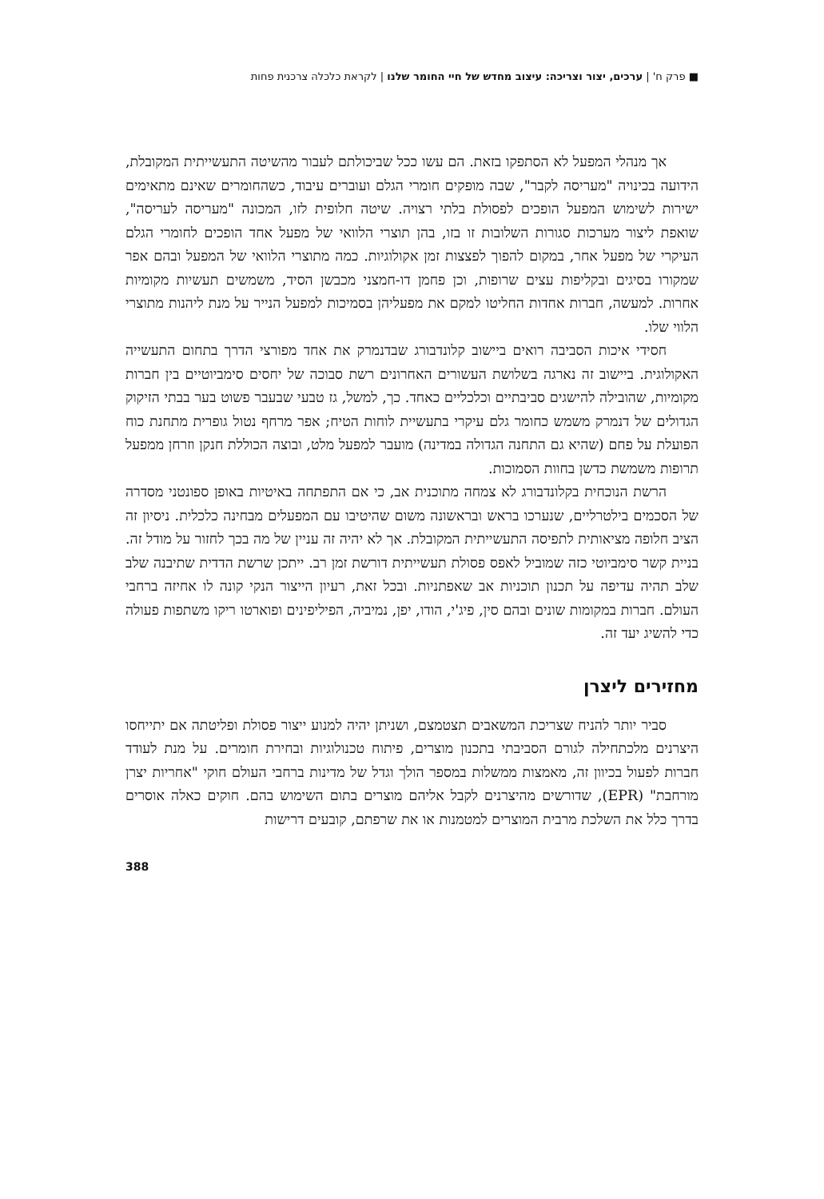■ פרק ח' | ערכים, יצור וצריכה: עיצוב מחדש של חיי החומר שלנו | לקראת כלכלה צרכנית פחות
אך מנהלי המפעל לא הסתפקו בזאת. הם עשו ככל שביכולתם לעבור מהשיטה התעשייתית המקובלת, הידועה בכינויה "מעריסה לקבר", שבה מופקים חומרי הגלם ועוברים עיבוד, כשהחומרים שאינם מתאימים ישירות לשימוש המפעל הופכים לפסולת בלתי רצויה. שיטה חלופית לזו, המכונה "מעריסה לעריסה", שואפת ליצור מערכות סגורות השלובות זו בזו, בהן תוצרי הלוואי של מפעל אחד הופכים לחומרי הגלם העיקרי של מפעל אחר, במקום להפוך לפצצות זמן אקולוגיות. כמה מתוצרי הלוואי של המפעל ובהם אפר שמקורו בסיגים ובקליפות עצים שרופות, וכן פחמן דו-חמצני מכבשן הסיד, משמשים תעשיות מקומיות אחרות. למעשה, חברות אחדות החליטו למקם את מפעליהן בסמיכות למפעל הנייר על מנת ליהנות מתוצרי הלווי שלו.
חסידי איכות הסביבה רואים ביישוב קלונדבורג שבדנמרק את אחד מפורצי הדרך בתחום התעשייה האקולוגית. ביישוב זה נארגה בשלושת העשורים האחרונים רשת סבוכה של יחסים סימביוטיים בין חברות מקומיות, שהובילה להישגים סביבתיים וכלכליים כאחד. כך, למשל, גז טבעי שבעבר פשוט בער בבתי הזיקוק הגדולים של דנמרק משמש כחומר גלם עיקרי בתעשיית לוחות הטיח; אפר מרחף נטול גופרית מתחנת כוח הפועלת על פחם (שהיא גם התחנה הגדולה במדינה) מועבר למפעל מלט, ובוצה הכוללת חנקן וזרחן ממפעל תרופות משמשת כדשן בחוות הסמוכות.
הרשת הנוכחית בקלונדבורג לא צמחה מתוכנית אב, כי אם התפתחה באיטיות באופן ספונטני מסדרה של הסכמים בילטרליים, שנערכו בראש ובראשונה משום שהיטיבו עם המפעלים מבחינה כלכלית. ניסיון זה הציב חלופה מציאותית לתפיסה התעשייתית המקובלת. אך לא יהיה זה עניין של מה בכך לחזור על מודל זה. בניית קשר סימביוטי כזה שמוביל לאפס פסולת תעשייתית דורשת זמן רב. ייתכן שרשת הדדית שתיבנה שלב שלב תהיה עדיפה על תכנון תוכניות אב שאפתניות. ובכל זאת, רעיון הייצור הנקי קונה לו אחיזה ברחבי העולם. חברות במקומות שונים ובהם סין, פיג'י, הודו, יפן, נמיביה, הפיליפינים ופוארטו ריקו משתפות פעולה כדי להשיג יעד זה.
מחזירים ליצרן
סביר יותר להניח שצריכת המשאבים תצטמצם, ושניתן יהיה למנוע ייצור פסולת ופליטתה אם יתייחסו היצרנים מלכתחילה לגורם הסביבתי בתכנון מוצרים, פיתוח טכנולוגיות ובחירת חומרים. על מנת לעודד חברות לפעול בכיוון זה, מאמצות ממשלות במספר הולך וגדל של מדינות ברחבי העולם חוקי "אחריות יצרן מורחבת" (EPR), שדורשים מהיצרנים לקבל אליהם מוצרים בתום השימוש בהם. חוקים כאלה אוסרים בדרך כלל את השלכת מרבית המוצרים למטמנות או את שרפתם, קובעים דרישות
388